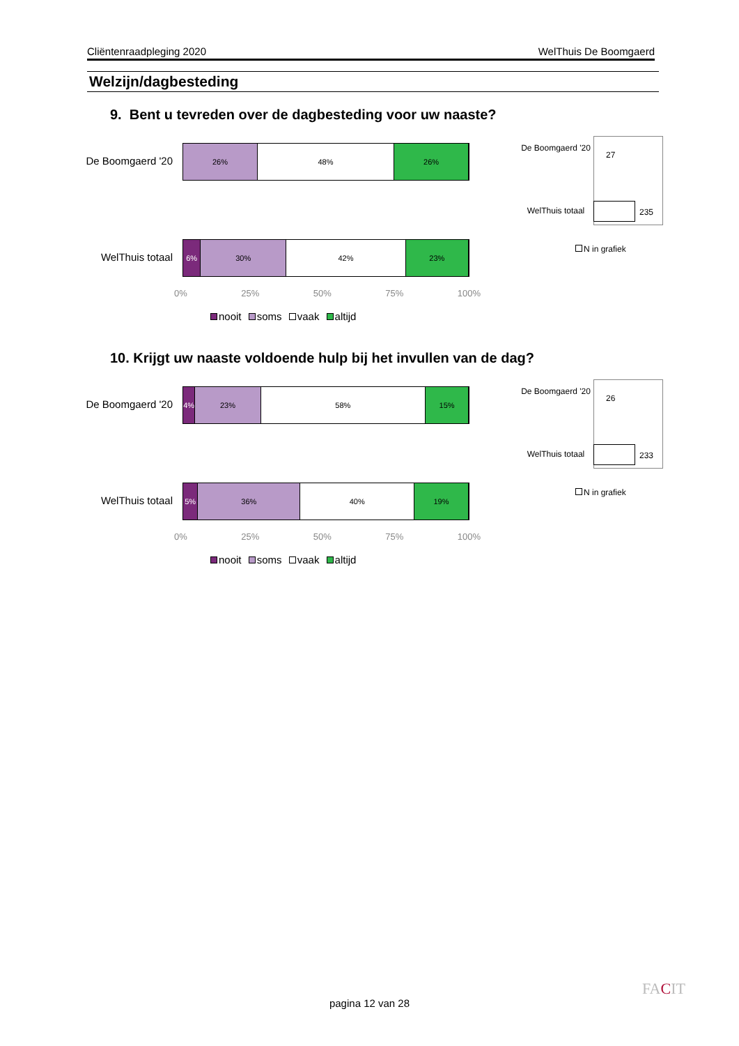Cliëntenraadpleging 2020 WelThuis De Boomgaerd
Welzijn/dagbesteding
9. Bent u tevreden over de dagbesteding voor uw naaste?
De Boomgaerd '20
26% 48% 26%
WelThuis totaal
6% 30% 42% 23%
0% 25% 50% 75% 100%
nooit soms vaak altijd
De Boomgaerd '20
27
WelThuis totaal
235
N in grafiek
10. Krijgt uw naaste voldoende hulp bij het invullen van de dag?
De Boomgaerd '20
4% 23% 58% 15%
WelThuis totaal
5% 36% 40% 19%
0% 25% 50% 75% 100%
nooit soms vaak altijd
De Boomgaerd '20
26
WelThuis totaal
233
N in grafiek
pagina 12 van 28
FACIT